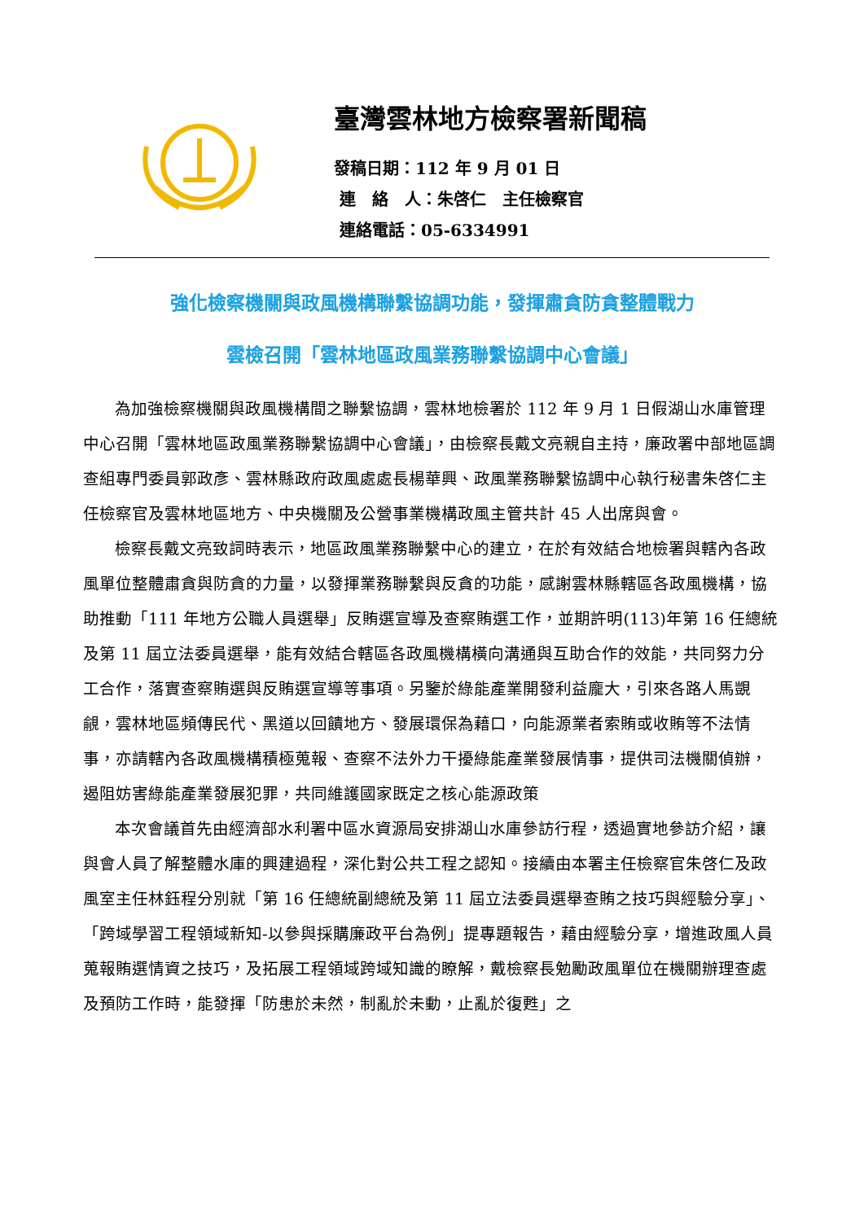臺灣雲林地方檢察署新聞稿
發稿日期：112 年 9 月 01 日
連　絡　人：朱啓仁　主任檢察官
連絡電話：05-6334991
強化檢察機關與政風機構聯繫協調功能，發揮肅貪防貪整體戰力
雲檢召開「雲林地區政風業務聯繫協調中心會議」
為加強檢察機關與政風機構間之聯繫協調，雲林地檢署於 112 年 9 月 1 日假湖山水庫管理中心召開「雲林地區政風業務聯繫協調中心會議」，由檢察長戴文亮親自主持，廉政署中部地區調查組專門委員郭政彥、雲林縣政府政風處處長楊華興、政風業務聯繫協調中心執行秘書朱啓仁主任檢察官及雲林地區地方、中央機關及公營事業機構政風主管共計 45 人出席與會。
檢察長戴文亮致詞時表示，地區政風業務聯繫中心的建立，在於有效結合地檢署與轄內各政風單位整體肅貪與防貪的力量，以發揮業務聯繫與反貪的功能，感謝雲林縣轄區各政風機構，協助推動「111 年地方公職人員選舉」反賄選宣導及查察賄選工作，並期許明(113)年第 16 任總統及第 11 屆立法委員選舉，能有效結合轄區各政風機構橫向溝通與互助合作的效能，共同努力分工合作，落實查察賄選與反賄選宣導等事項。另鑒於綠能產業開發利益龐大，引來各路人馬覬覦，雲林地區頻傳民代、黑道以回饋地方、發展環保為藉口，向能源業者索賄或收賄等不法情事，亦請轄內各政風機構積極蒐報、查察不法外力干擾綠能產業發展情事，提供司法機關偵辦，遏阻妨害綠能產業發展犯罪，共同維護國家既定之核心能源政策
本次會議首先由經濟部水利署中區水資源局安排湖山水庫參訪行程，透過實地參訪介紹，讓與會人員了解整體水庫的興建過程，深化對公共工程之認知。接續由本署主任檢察官朱啓仁及政風室主任林鈺程分別就「第 16 任總統副總統及第 11 屆立法委員選舉查賄之技巧與經驗分享」、「跨域學習工程領域新知-以參與採購廉政平台為例」提專題報告，藉由經驗分享，增進政風人員蒐報賄選情資之技巧，及拓展工程領域跨域知識的瞭解，戴檢察長勉勵政風單位在機關辦理查處及預防工作時，能發揮「防患於未然，制亂於未動，止亂於復甦」之